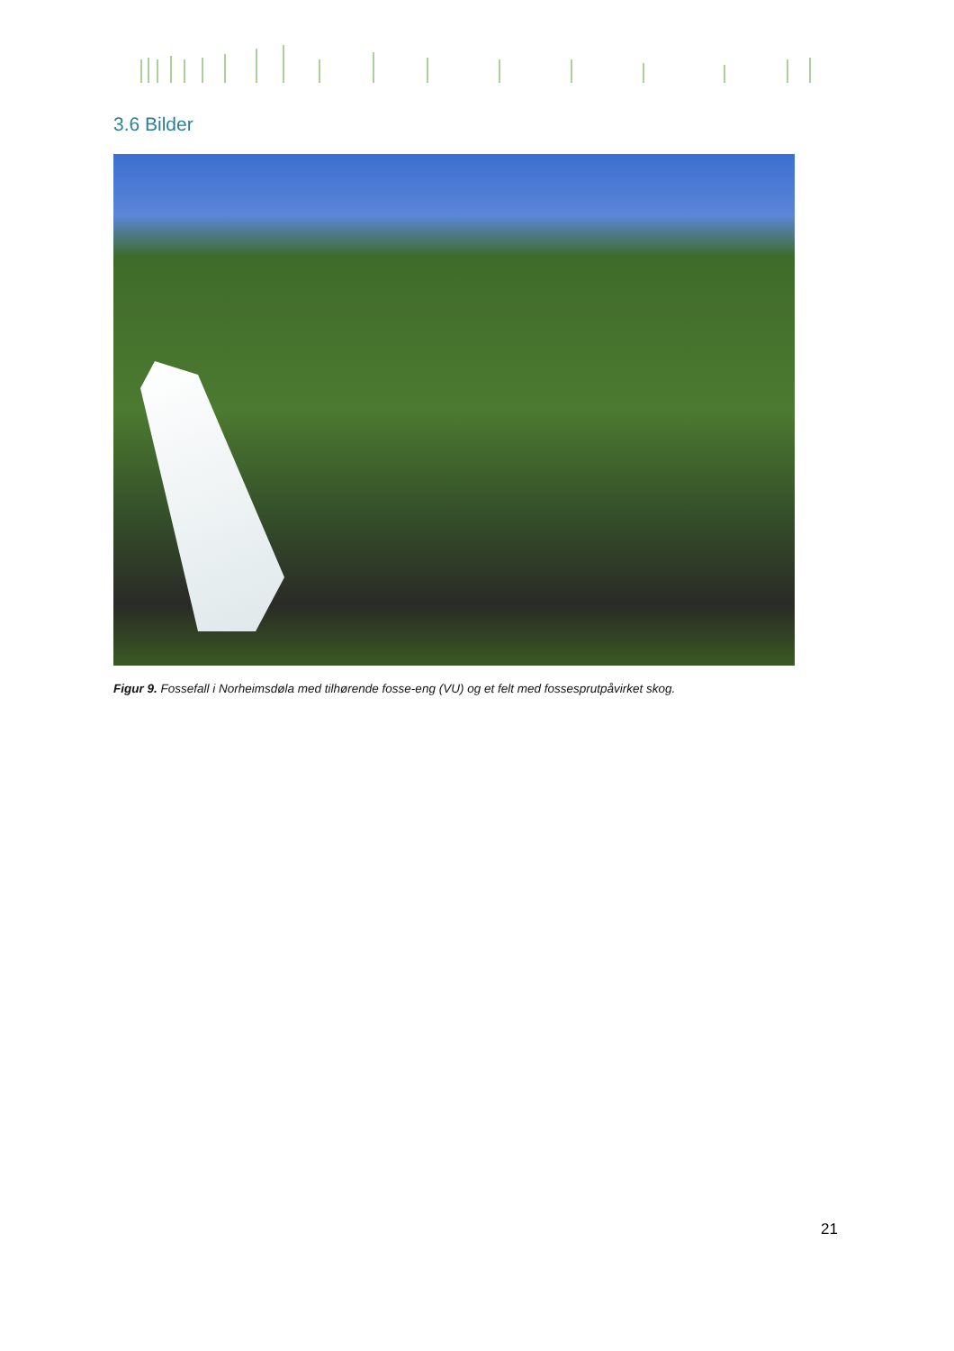3.6 Bilder
Figur 9. Fossefall i Norheimsdøla med tilhørende fosse-eng (VU) og et felt med fossesprutpåvirket skog.
21